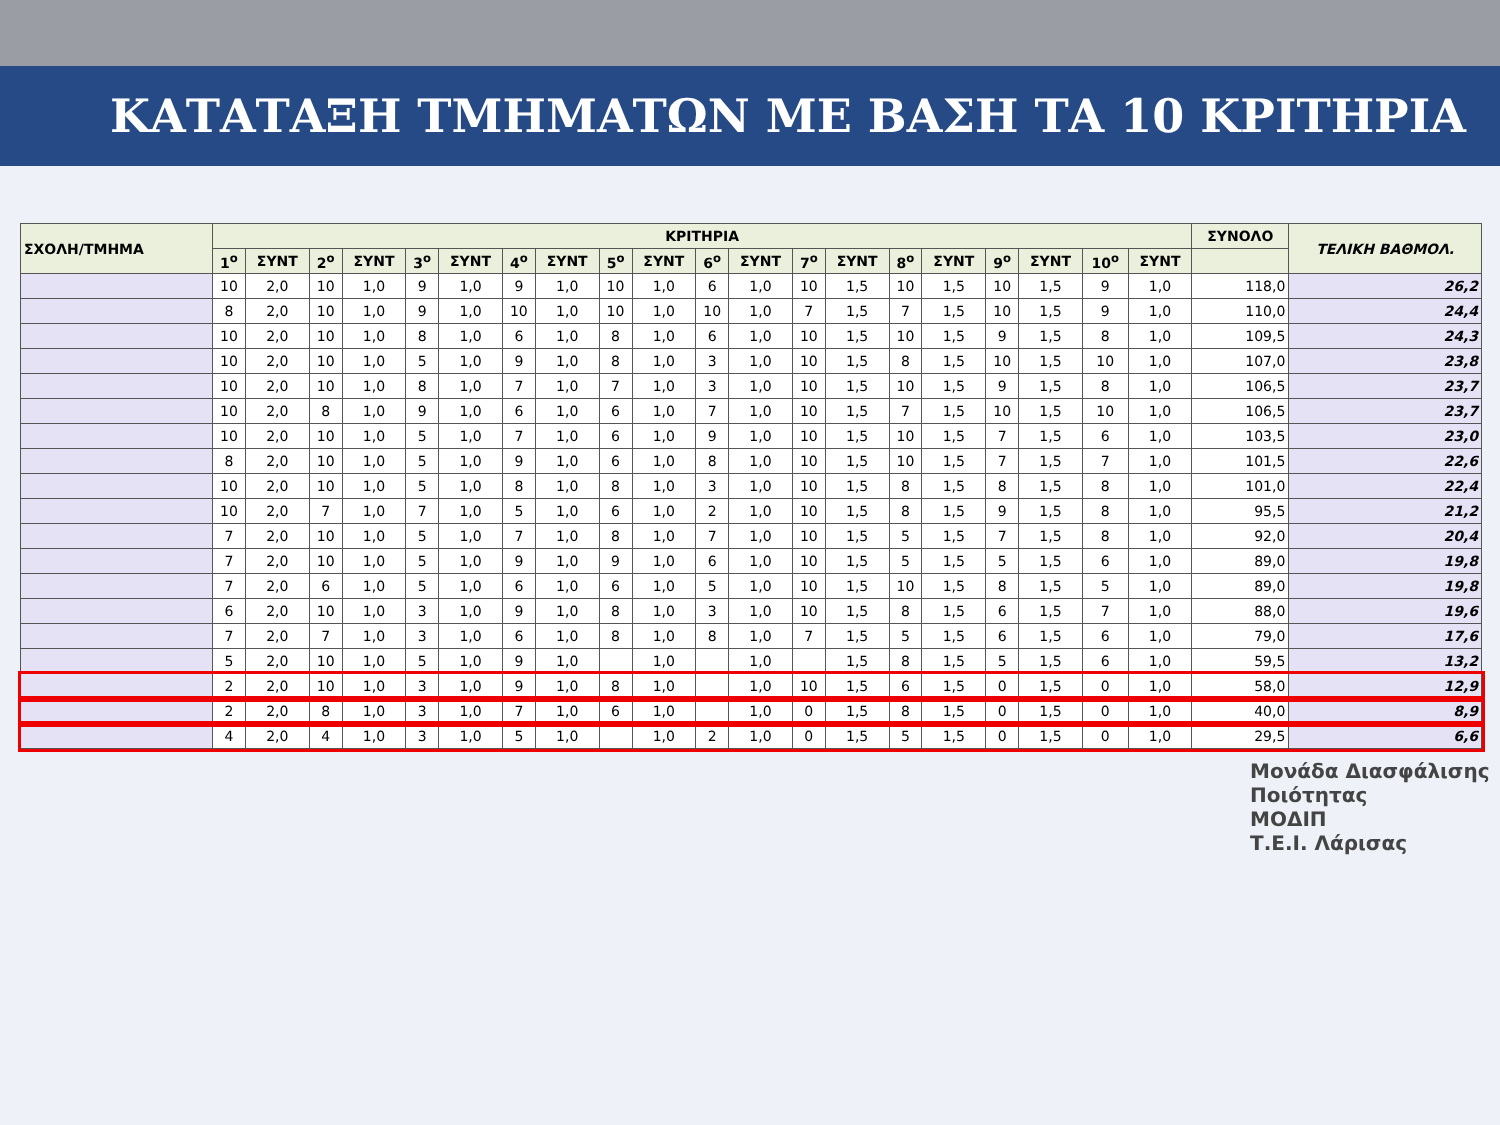ΚΑΤΑΤΑΞΗ ΤΜΗΜΑΤΩΝ ΜΕ ΒΑΣΗ ΤΑ 10 ΚΡΙΤΗΡΙΑ
| ΣΧΟΛΗ/ΤΜΗΜΑ | ΚΡΙΤΗΡΙΑ | | | | | | | | | | | | | | | | | | | | ΣΥΝΟΛΟ | ΤΕΛΙΚΗ ΒΑΘΜΟΛ. |
| --- | --- | --- | --- | --- | --- | --- | --- | --- | --- | --- | --- | --- | --- | --- | --- | --- | --- | --- | --- | --- | --- | --- |
| | 1<sup>o</sup> | ΣΥΝΤ | 2<sup>o</sup> | ΣΥΝΤ | 3<sup>o</sup> | ΣΥΝΤ | 4<sup>o</sup> | ΣΥΝΤ | 5<sup>o</sup> | ΣΥΝΤ | 6<sup>o</sup> | ΣΥΝΤ | 7<sup>o</sup> | ΣΥΝΤ | 8<sup>o</sup> | ΣΥΝΤ | 9<sup>o</sup> | ΣΥΝΤ | 10<sup>o</sup> | ΣΥΝΤ | | |
| | 10 | 2,0 | 10 | 1,0 | 9 | 1,0 | 9 | 1,0 | 10 | 1,0 | 6 | 1,0 | 10 | 1,5 | 10 | 1,5 | 10 | 1,5 | 9 | 1,0 | 118,0 | 26,2 |
| | 8 | 2,0 | 10 | 1,0 | 9 | 1,0 | 10 | 1,0 | 10 | 1,0 | 10 | 1,0 | 7 | 1,5 | 7 | 1,5 | 10 | 1,5 | 9 | 1,0 | 110,0 | 24,4 |
| | 10 | 2,0 | 10 | 1,0 | 8 | 1,0 | 6 | 1,0 | 8 | 1,0 | 6 | 1,0 | 10 | 1,5 | 10 | 1,5 | 9 | 1,5 | 8 | 1,0 | 109,5 | 24,3 |
| | 10 | 2,0 | 10 | 1,0 | 5 | 1,0 | 9 | 1,0 | 8 | 1,0 | 3 | 1,0 | 10 | 1,5 | 8 | 1,5 | 10 | 1,5 | 10 | 1,0 | 107,0 | 23,8 |
| | 10 | 2,0 | 10 | 1,0 | 8 | 1,0 | 7 | 1,0 | 7 | 1,0 | 3 | 1,0 | 10 | 1,5 | 10 | 1,5 | 9 | 1,5 | 8 | 1,0 | 106,5 | 23,7 |
| | 10 | 2,0 | 8 | 1,0 | 9 | 1,0 | 6 | 1,0 | 6 | 1,0 | 7 | 1,0 | 10 | 1,5 | 7 | 1,5 | 10 | 1,5 | 10 | 1,0 | 106,5 | 23,7 |
| | 10 | 2,0 | 10 | 1,0 | 5 | 1,0 | 7 | 1,0 | 6 | 1,0 | 9 | 1,0 | 10 | 1,5 | 10 | 1,5 | 7 | 1,5 | 6 | 1,0 | 103,5 | 23,0 |
| | 8 | 2,0 | 10 | 1,0 | 5 | 1,0 | 9 | 1,0 | 6 | 1,0 | 8 | 1,0 | 10 | 1,5 | 10 | 1,5 | 7 | 1,5 | 7 | 1,0 | 101,5 | 22,6 |
| | 10 | 2,0 | 10 | 1,0 | 5 | 1,0 | 8 | 1,0 | 8 | 1,0 | 3 | 1,0 | 10 | 1,5 | 8 | 1,5 | 8 | 1,5 | 8 | 1,0 | 101,0 | 22,4 |
| | 10 | 2,0 | 7 | 1,0 | 7 | 1,0 | 5 | 1,0 | 6 | 1,0 | 2 | 1,0 | 10 | 1,5 | 8 | 1,5 | 9 | 1,5 | 8 | 1,0 | 95,5 | 21,2 |
| | 7 | 2,0 | 10 | 1,0 | 5 | 1,0 | 7 | 1,0 | 8 | 1,0 | 7 | 1,0 | 10 | 1,5 | 5 | 1,5 | 7 | 1,5 | 8 | 1,0 | 92,0 | 20,4 |
| | 7 | 2,0 | 10 | 1,0 | 5 | 1,0 | 9 | 1,0 | 9 | 1,0 | 6 | 1,0 | 10 | 1,5 | 5 | 1,5 | 5 | 1,5 | 6 | 1,0 | 89,0 | 19,8 |
| | 7 | 2,0 | 6 | 1,0 | 5 | 1,0 | 6 | 1,0 | 6 | 1,0 | 5 | 1,0 | 10 | 1,5 | 10 | 1,5 | 8 | 1,5 | 5 | 1,0 | 89,0 | 19,8 |
| | 6 | 2,0 | 10 | 1,0 | 3 | 1,0 | 9 | 1,0 | 8 | 1,0 | 3 | 1,0 | 10 | 1,5 | 8 | 1,5 | 6 | 1,5 | 7 | 1,0 | 88,0 | 19,6 |
| | 7 | 2,0 | 7 | 1,0 | 3 | 1,0 | 6 | 1,0 | 8 | 1,0 | 8 | 1,0 | 7 | 1,5 | 5 | 1,5 | 6 | 1,5 | 6 | 1,0 | 79,0 | 17,6 |
| | 5 | 2,0 | 10 | 1,0 | 5 | 1,0 | 9 | 1,0 | | 1,0 | | 1,0 | | 1,5 | 8 | 1,5 | 5 | 1,5 | 6 | 1,0 | 59,5 | 13,2 |
| | 2 | 2,0 | 10 | 1,0 | 3 | 1,0 | 9 | 1,0 | 8 | 1,0 | | 1,0 | 10 | 1,5 | 6 | 1,5 | 0 | 1,5 | 0 | 1,0 | 58,0 | 12,9 |
| | 2 | 2,0 | 8 | 1,0 | 3 | 1,0 | 7 | 1,0 | 6 | 1,0 | | 1,0 | 0 | 1,5 | 8 | 1,5 | 0 | 1,5 | 0 | 1,0 | 40,0 | 8,9 |
| | 4 | 2,0 | 4 | 1,0 | 3 | 1,0 | 5 | 1,0 | | 1,0 | 2 | 1,0 | 0 | 1,5 | 5 | 1,5 | 0 | 1,5 | 0 | 1,0 | 29,5 | 6,6 |
Μονάδα Διασφάλισης Ποιότητας
ΜΟΔΙΠ
Τ.Ε.Ι. Λάρισας